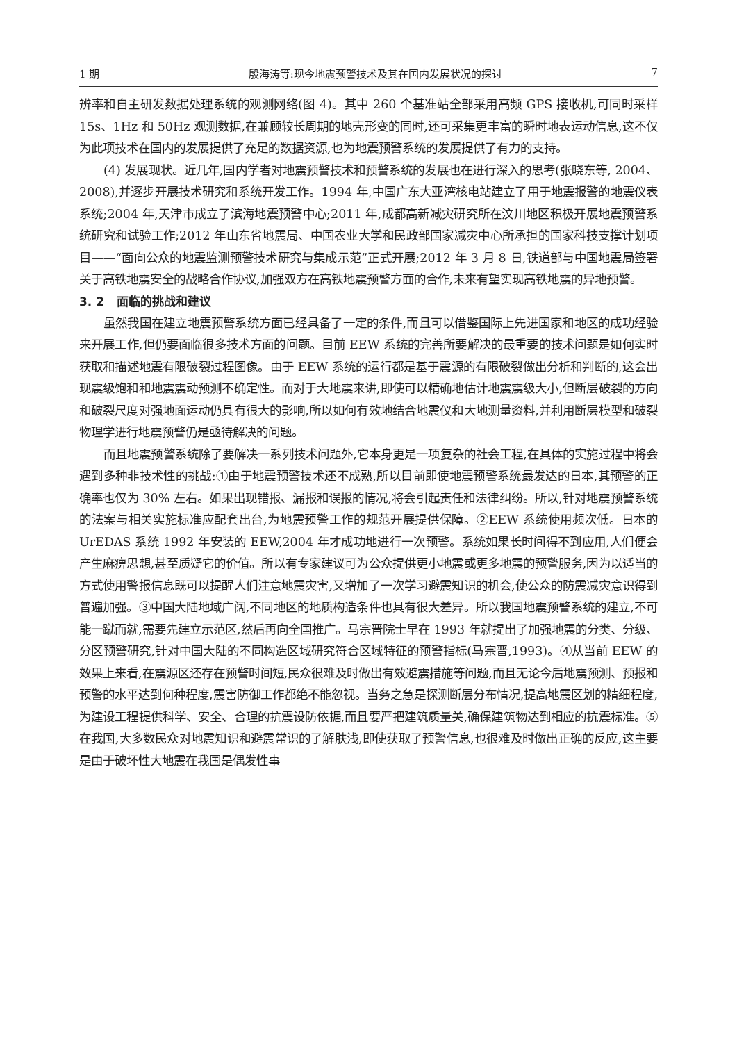1 期 殷海涛等:现今地震预警技术及其在国内发展状况的探讨 7
辨率和自主研发数据处理系统的观测网络(图 4)。其中 260 个基准站全部采用高频 GPS 接收机,可同时采样 15s、1Hz 和 50Hz 观测数据,在兼顾较长周期的地壳形变的同时,还可采集更丰富的瞬时地表运动信息,这不仅为此项技术在国内的发展提供了充足的数据资源,也为地震预警系统的发展提供了有力的支持。
(4) 发展现状。近几年,国内学者对地震预警技术和预警系统的发展也在进行深入的思考(张晓东等, 2004、2008),并逐步开展技术研究和系统开发工作。1994 年,中国广东大亚湾核电站建立了用于地震报警的地震仪表系统;2004 年,天津市成立了滨海地震预警中心;2011 年,成都高新减灾研究所在汶川地区积极开展地震预警系统研究和试验工作;2012 年山东省地震局、中国农业大学和民政部国家减灾中心所承担的国家科技支撑计划项目——“面向公众的地震监测预警技术研究与集成示范”正式开展;2012 年 3 月 8 日,铁道部与中国地震局签署关于高铁地震安全的战略合作协议,加强双方在高铁地震预警方面的合作,未来有望实现高铁地震的异地预警。
3. 2 面临的挑战和建议
虽然我国在建立地震预警系统方面已经具备了一定的条件,而且可以借鉴国际上先进国家和地区的成功经验来开展工作,但仍要面临很多技术方面的问题。目前 EEW 系统的完善所要解决的最重要的技术问题是如何实时获取和描述地震有限破裂过程图像。由于 EEW 系统的运行都是基于震源的有限破裂做出分析和判断的,这会出现震级饱和和地震震动预测不确定性。而对于大地震来讲,即使可以精确地估计地震震级大小,但断层破裂的方向和破裂尺度对强地面运动仍具有很大的影响,所以如何有效地结合地震仪和大地测量资料,并利用断层模型和破裂物理学进行地震预警仍是亟待解决的问题。
而且地震预警系统除了要解决一系列技术问题外,它本身更是一项复杂的社会工程,在具体的实施过程中将会遇到多种非技术性的挑战:①由于地震预警技术还不成熟,所以目前即使地震预警系统最发达的日本,其预警的正确率也仅为 30% 左右。如果出现错报、漏报和误报的情况,将会引起责任和法律纠纷。所以,针对地震预警系统的法案与相关实施标准应配套出台,为地震预警工作的规范开展提供保障。②EEW 系统使用频次低。日本的 UrEDAS 系统 1992 年安装的 EEW,2004 年才成功地进行一次预警。系统如果长时间得不到应用,人们便会产生麻痹思想,甚至质疑它的价值。所以有专家建议可为公众提供更小地震或更多地震的预警服务,因为以适当的方式使用警报信息既可以提醒人们注意地震灾害,又增加了一次学习避震知识的机会,使公众的防震减灾意识得到普遍加强。③中国大陆地域广阔,不同地区的地质构造条件也具有很大差异。所以我国地震预警系统的建立,不可能一蹴而就,需要先建立示范区,然后再向全国推广。马宗晋院士早在 1993 年就提出了加强地震的分类、分级、分区预警研究,针对中国大陆的不同构造区域研究符合区域特征的预警指标(马宗晋,1993)。④从当前 EEW 的效果上来看,在震源区还存在预警时间短,民众很难及时做出有效避震措施等问题,而且无论今后地震预测、预报和预警的水平达到何种程度,震害防御工作都绝不能忽视。当务之急是探测断层分布情况,提高地震区划的精细程度,为建设工程提供科学、安全、合理的抗震设防依据,而且要严把建筑质量关,确保建筑物达到相应的抗震标准。⑤在我国,大多数民众对地震知识和避震常识的了解肤浅,即使获取了预警信息,也很难及时做出正确的反应,这主要是由于破坏性大地震在我国是偶发性事